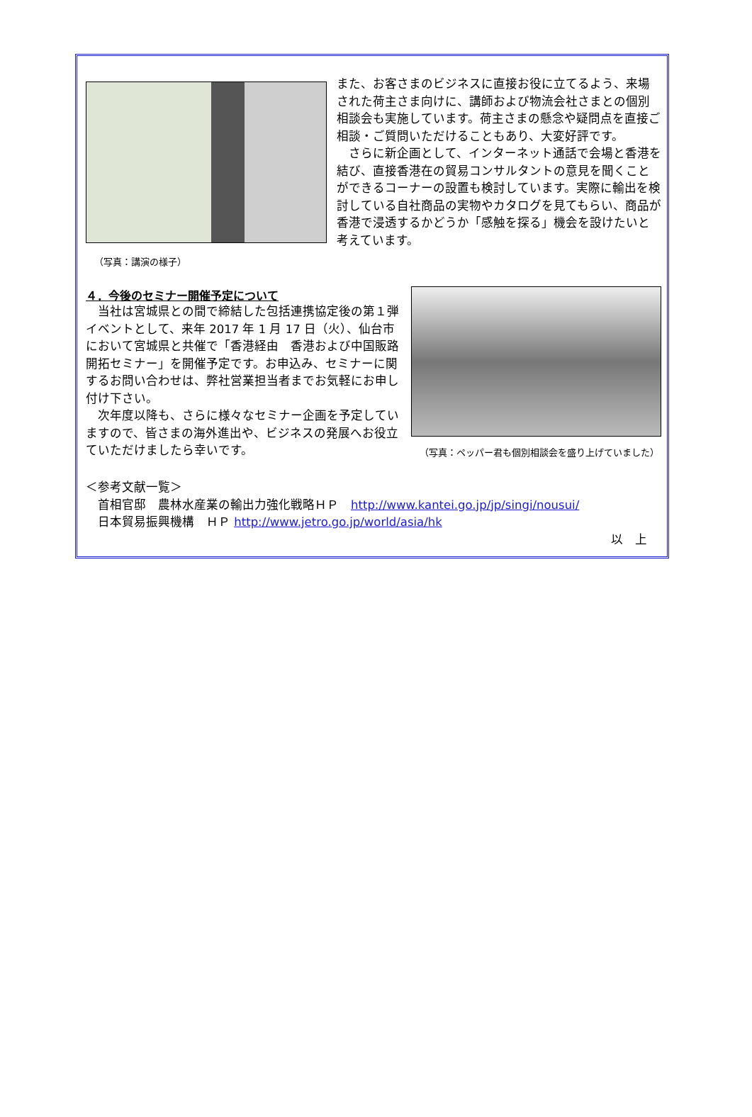（写真：講演の様子）
また、お客さまのビジネスに直接お役に立てるよう、来場された荷主さま向けに、講師および物流会社さまとの個別相談会も実施しています。荷主さまの懸念や疑問点を直接ご相談・ご質問いただけることもあり、大変好評です。
　さらに新企画として、インターネット通話で会場と香港を結び、直接香港在の貿易コンサルタントの意見を聞くことができるコーナーの設置も検討しています。実際に輸出を検討している自社商品の実物やカタログを見てもらい、商品が香港で浸透するかどうか「感触を探る」機会を設けたいと考えています。
４．今後のセミナー開催予定について
　当社は宮城県との間で締結した包括連携協定後の第１弾イベントとして、来年 2017 年 1 月 17 日（火）、仙台市において宮城県と共催で「香港経由　香港および中国販路開拓セミナー」を開催予定です。お申込み、セミナーに関するお問い合わせは、弊社営業担当者までお気軽にお申し付け下さい。
　次年度以降も、さらに様々なセミナー企画を予定していますので、皆さまの海外進出や、ビジネスの発展へお役立ていただけましたら幸いです。
（写真：ペッパー君も個別相談会を盛り上げていました）
＜参考文献一覧＞
　首相官邸　農林水産業の輸出力強化戦略ＨＰ　http://www.kantei.go.jp/jp/singi/nousui/
　日本貿易振興機構　ＨＰ http://www.jetro.go.jp/world/asia/hk
以　上